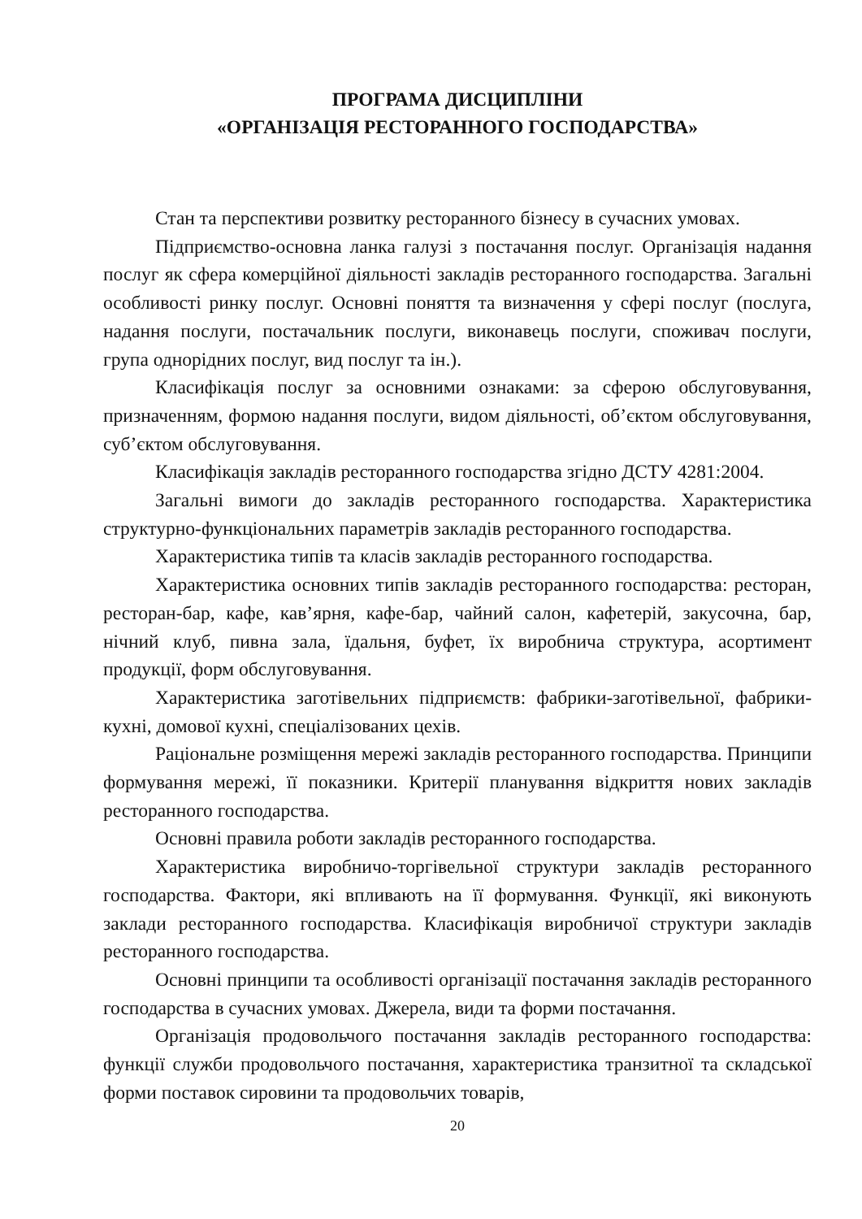ПРОГРАМА ДИСЦИПЛІНИ
«ОРГАНІЗАЦІЯ РЕСТОРАННОГО ГОСПОДАРСТВА»
Стан та перспективи розвитку ресторанного бізнесу в сучасних умовах.
Підприємство-основна ланка галузі з постачання послуг. Організація надання послуг як сфера комерційної діяльності закладів ресторанного господарства. Загальні особливості ринку послуг. Основні поняття та визначення у сфері послуг (послуга, надання послуги, постачальник послуги, виконавець послуги, споживач послуги, група однорідних послуг, вид послуг та ін.).
Класифікація послуг за основними ознаками: за сферою обслуговування, призначенням, формою надання послуги, видом діяльності, об’єктом обслуговування, суб’єктом обслуговування.
Класифікація закладів ресторанного господарства згідно ДСТУ 4281:2004.
Загальні вимоги до закладів ресторанного господарства. Характеристика структурно-функціональних параметрів закладів ресторанного господарства.
Характеристика типів та класів закладів ресторанного господарства.
Характеристика основних типів закладів ресторанного господарства: ресторан, ресторан-бар, кафе, кав’ярня, кафе-бар, чайний салон, кафетерій, закусочна, бар, нічний клуб, пивна зала, їдальня, буфет, їх виробнича структура, асортимент продукції, форм обслуговування.
Характеристика заготівельних підприємств: фабрики-заготівельної, фабрики-кухні, домової кухні, спеціалізованих цехів.
Раціональне розміщення мережі закладів ресторанного господарства. Принципи формування мережі, її показники. Критерії планування відкриття нових закладів ресторанного господарства.
Основні правила роботи закладів ресторанного господарства.
Характеристика виробничо-торгівельної структури закладів ресторанного господарства. Фактори, які впливають на її формування. Функції, які виконують заклади ресторанного господарства. Класифікація виробничої структури закладів ресторанного господарства.
Основні принципи та особливості організації постачання закладів ресторанного господарства в сучасних умовах. Джерела, види та форми постачання.
Організація продовольчого постачання закладів ресторанного господарства: функції служби продовольчого постачання, характеристика транзитної та складської форми поставок сировини та продовольчих товарів,
20